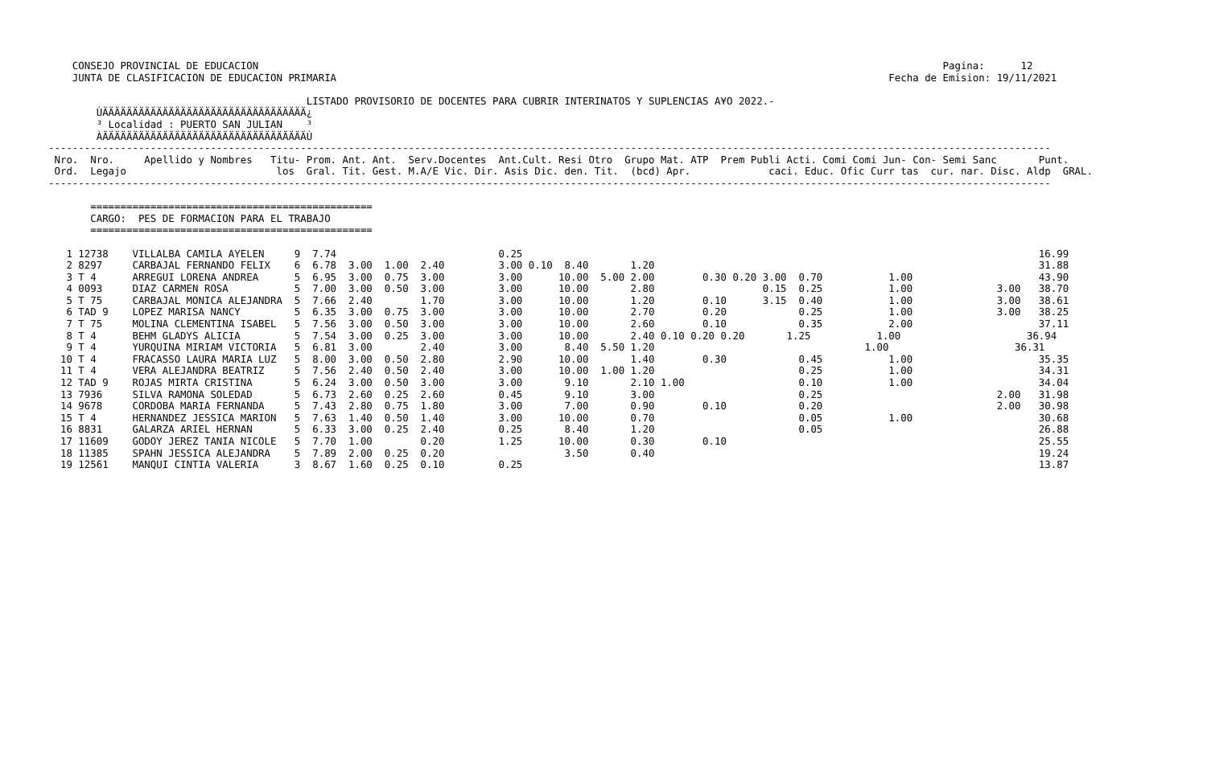CONSEJO PROVINCIAL DE EDUCACION                                                                                                                  Pagina:      12
    JUNTA DE CLASIFICACION DE EDUCACION PRIMARIA                                                                                            Fecha de Emision: 19/11/2021

                                           LISTADO PROVISORIO DE DOCENTES PARA CUBRIR INTERINATOS Y SUPLENCIAS A¥O 2022.-
        ÚÄÄÄÄÄÄÄÄÄÄÄÄÄÄÄÄÄÄÄÄÄÄÄÄÄÄÄÄÄÄÄÄÄÄ¿
        ³ Localidad : PUERTO SAN JULIAN    ³
        ÀÄÄÄÄÄÄÄÄÄÄÄÄÄÄÄÄÄÄÄÄÄÄÄÄÄÄÄÄÄÄÄÄÄÄÙ
-----------------------------------------------------------------------------------------------------------------------------------------------------------------------
 Nro.  Nro.     Apellido y Nombres   Titu- Prom. Ant. Ant.  Serv.Docentes  Ant.Cult. Resi Otro  Grupo Mat. ATP  Prem Publi Acti. Comi Comi Jun- Con- Semi Sanc       Punt.
 Ord.  Legajo                         los  Gral. Tit. Gest. M.A/E Vic. Dir. Asis Dic. den. Tit.  (bcd) Apr.             caci. Educ. Ofic Curr tas  cur. nar. Disc. Aldp  GRAL.
-----------------------------------------------------------------------------------------------------------------------------------------------------------------------

       ===============================================
       CARGO:  PES DE FORMACION PARA EL TRABAJO
       ===============================================

   1 12738    VILLALBA CAMILA AYELEN     9  7.74                           0.25                                                                                      16.99
   2 8297     CARBAJAL FERNANDO FELIX    6  6.78  3.00  1.00  2.40         3.00 0.10  8.40       1.20                                                                31.88
   3 T 4      ARREGUI LORENA ANDREA      5  6.95  3.00  0.75  3.00         3.00      10.00  5.00 2.00        0.30 0.20 3.00  0.70           1.00                     43.90
   4 0093     DIAZ CARMEN ROSA           5  7.00  3.00  0.50  3.00         3.00      10.00       2.80                  0.15  0.25           1.00              3.00   38.70
   5 T 75     CARBAJAL MONICA ALEJANDRA  5  7.66  2.40        1.70         3.00      10.00       1.20        0.10      3.15  0.40           1.00              3.00   38.61
   6 TAD 9    LOPEZ MARISA NANCY         5  6.35  3.00  0.75  3.00         3.00      10.00       2.70        0.20            0.25           1.00              3.00   38.25
   7 T 75     MOLINA CLEMENTINA ISABEL   5  7.56  3.00  0.50  3.00         3.00      10.00       2.60        0.10            0.35           2.00                     37.11
   8 T 4      BEHM GLADYS ALICIA         5  7.54  3.00  0.25  3.00         3.00      10.00       2.40 0.10 0.20 0.20       1.25           1.00                     36.94
   9 T 4      YURQUINA MIRIAM VICTORIA   5  6.81  3.00        2.40         3.00       8.40  5.50 1.20                                   1.00                     36.31
  10 T 4      FRACASSO LAURA MARIA LUZ   5  8.00  3.00  0.50  2.80         2.90      10.00       1.40        0.30            0.45           1.00                     35.35
  11 T 4      VERA ALEJANDRA BEATRIZ     5  7.56  2.40  0.50  2.40         3.00      10.00  1.00 1.20                        0.25           1.00                     34.31
  12 TAD 9    ROJAS MIRTA CRISTINA       5  6.24  3.00  0.50  3.00         3.00       9.10       2.10 1.00                   0.10           1.00                     34.04
  13 7936     SILVA RAMONA SOLEDAD       5  6.73  2.60  0.25  2.60         0.45       9.10       3.00                        0.25                             2.00   31.98
  14 9678     CORDOBA MARIA FERNANDA     5  7.43  2.80  0.75  1.80         3.00       7.00       0.90        0.10            0.20                             2.00   30.98
  15 T 4      HERNANDEZ JESSICA MARION   5  7.63  1.40  0.50  1.40         3.00      10.00       0.70                        0.05           1.00                     30.68
  16 8831     GALARZA ARIEL HERNAN       5  6.33  3.00  0.25  2.40         0.25       8.40       1.20                        0.05                                    26.88
  17 11609    GODOY JEREZ TANIA NICOLE   5  7.70  1.00        0.20         1.25      10.00       0.30        0.10                                                    25.55
  18 11385    SPAHN JESSICA ALEJANDRA    5  7.89  2.00  0.25  0.20                    3.50       0.40                                                                19.24
  19 12561    MANQUI CINTIA VALERIA      3  8.67  1.60  0.25  0.10         0.25                                                                                      13.87